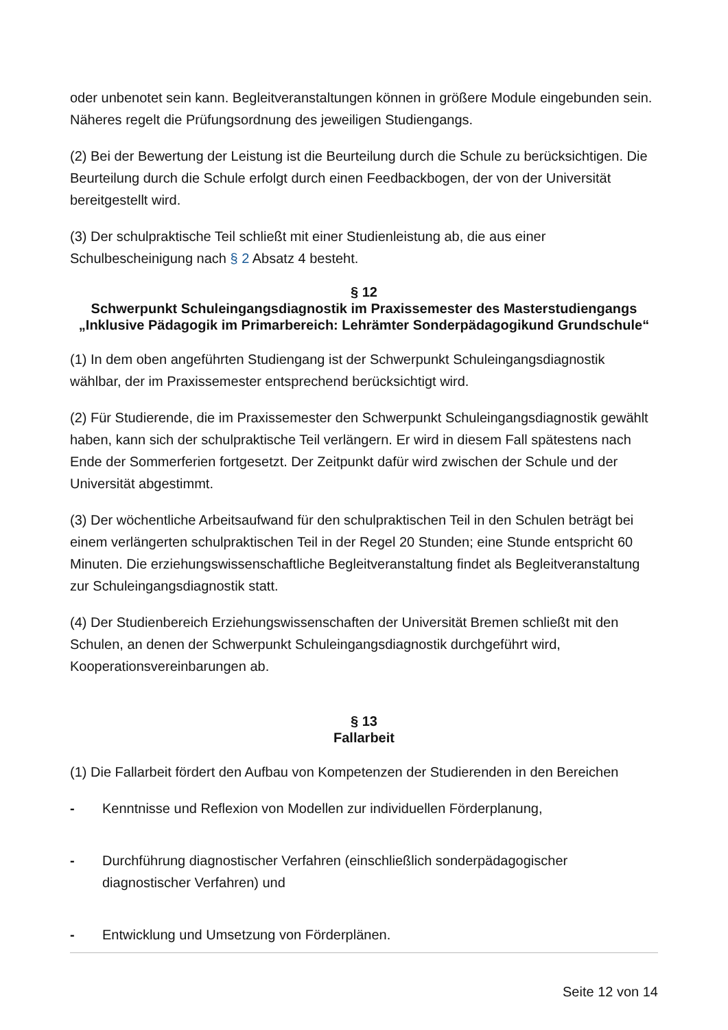oder unbenotet sein kann. Begleitveranstaltungen können in größere Module eingebunden sein. Näheres regelt die Prüfungsordnung des jeweiligen Studiengangs.
(2) Bei der Bewertung der Leistung ist die Beurteilung durch die Schule zu berücksichtigen. Die Beurteilung durch die Schule erfolgt durch einen Feedbackbogen, der von der Universität bereitgestellt wird.
(3) Der schulpraktische Teil schließt mit einer Studienleistung ab, die aus einer Schulbescheinigung nach § 2 Absatz 4 besteht.
§ 12
Schwerpunkt Schuleingangsdiagnostik im Praxissemester des Masterstudiengangs „Inklusive Pädagogik im Primarbereich: Lehrämter Sonderpädagogikund Grundschule“
(1) In dem oben angeführten Studiengang ist der Schwerpunkt Schuleingangsdiagnostik wählbar, der im Praxissemester entsprechend berücksichtigt wird.
(2) Für Studierende, die im Praxissemester den Schwerpunkt Schuleingangsdiagnostik gewählt haben, kann sich der schulpraktische Teil verlängern. Er wird in diesem Fall spätestens nach Ende der Sommerferien fortgesetzt. Der Zeitpunkt dafür wird zwischen der Schule und der Universität abgestimmt.
(3) Der wöchentliche Arbeitsaufwand für den schulpraktischen Teil in den Schulen beträgt bei einem verlängerten schulpraktischen Teil in der Regel 20 Stunden; eine Stunde entspricht 60 Minuten. Die erziehungswissenschaftliche Begleitveranstaltung findet als Begleitveranstaltung zur Schuleingangsdiagnostik statt.
(4) Der Studienbereich Erziehungswissenschaften der Universität Bremen schließt mit den Schulen, an denen der Schwerpunkt Schuleingangsdiagnostik durchgeführt wird, Kooperationsvereinbarungen ab.
§ 13
Fallarbeit
(1) Die Fallarbeit fördert den Aufbau von Kompetenzen der Studierenden in den Bereichen
- Kenntnisse und Reflexion von Modellen zur individuellen Förderplanung,
- Durchführung diagnostischer Verfahren (einschließlich sonderpädagogischer diagnostischer Verfahren) und
- Entwicklung und Umsetzung von Förderplänen.
Seite 12 von 14